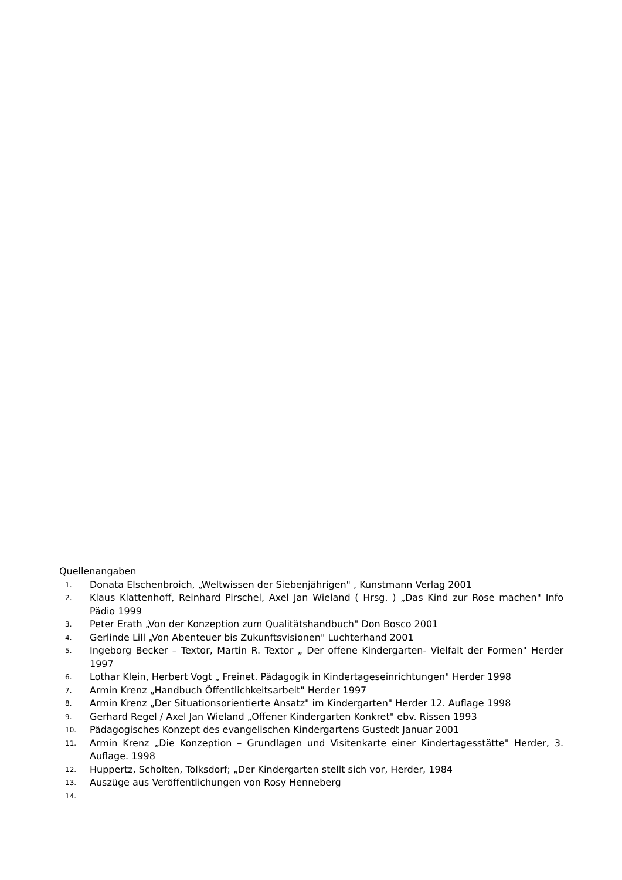Quellenangaben
1. Donata Elschenbroich, „Weltwissen der Siebenjährigen" , Kunstmann Verlag 2001
2. Klaus Klattenhoff, Reinhard Pirschel, Axel Jan Wieland ( Hrsg. ) „Das Kind zur Rose machen" Info Pädio 1999
3. Peter Erath „Von der Konzeption zum Qualitätshandbuch" Don Bosco 2001
4. Gerlinde Lill „Von Abenteuer bis Zukunftsvisionen" Luchterhand 2001
5. Ingeborg Becker – Textor, Martin R. Textor „ Der offene Kindergarten- Vielfalt der Formen" Herder 1997
6. Lothar Klein, Herbert Vogt „ Freinet. Pädagogik in Kindertageseinrichtungen" Herder 1998
7. Armin Krenz „Handbuch Öffentlichkeitsarbeit" Herder 1997
8. Armin Krenz „Der Situationsorientierte Ansatz" im Kindergarten" Herder 12. Auflage 1998
9. Gerhard Regel / Axel Jan Wieland „Offener Kindergarten Konkret" ebv. Rissen 1993
10. Pädagogisches Konzept des evangelischen Kindergartens Gustedt Januar 2001
11. Armin Krenz „Die Konzeption – Grundlagen und Visitenkarte einer Kindertagesstätte" Herder, 3. Auflage. 1998
12. Huppertz, Scholten, Tolksdorf; „Der Kindergarten stellt sich vor, Herder, 1984
13. Auszüge aus Veröffentlichungen von Rosy Henneberg
14.